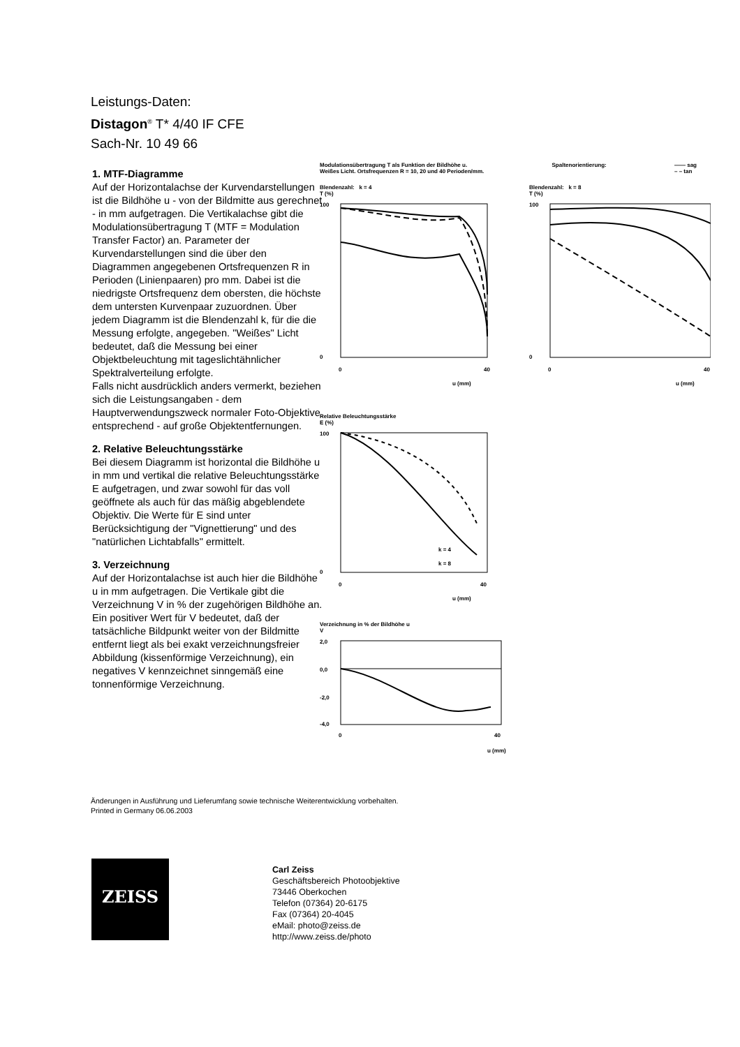Leistungs-Daten:
Distagon<sup>®</sup> T* 4/40 IF CFE
Sach-Nr. 10 49 66
1. MTF-Diagramme
Auf der Horizontalachse der Kurvendarstellungen ist die Bildhöhe u - von der Bildmitte aus gerechnet - in mm aufgetragen. Die Vertikalachse gibt die Modulationsübertragung T (MTF = Modulation Transfer Factor) an. Parameter der Kurvendarstellungen sind die über den Diagrammen angegebenen Ortsfrequenzen R in Perioden (Linienpaaren) pro mm. Dabei ist die niedrigste Ortsfrequenz dem obersten, die höchste dem untersten Kurvenpaar zuzuordnen. Über jedem Diagramm ist die Blendenzahl k, für die die Messung erfolgte, angegeben. "Weißes" Licht bedeutet, daß die Messung bei einer Objektbeleuchtung mit tageslichtähnlicher Spektralverteilung erfolgte.
Falls nicht ausdrücklich anders vermerkt, beziehen sich die Leistungsangaben - dem Hauptverwendungszweck normaler Foto-Objektive entsprechend - auf große Objektentfernungen.
2. Relative Beleuchtungsstärke
Bei diesem Diagramm ist horizontal die Bildhöhe u in mm und vertikal die relative Beleuchtungsstärke E aufgetragen, und zwar sowohl für das voll geöffnete als auch für das mäßig abgeblendete Objektiv. Die Werte für E sind unter Berücksichtigung der "Vignettierung" und des "natürlichen Lichtabfalls" ermittelt.
3. Verzeichnung
Auf der Horizontalachse ist auch hier die Bildhöhe u in mm aufgetragen. Die Vertikale gibt die Verzeichnung V in % der zugehörigen Bildhöhe an. Ein positiver Wert für V bedeutet, daß der tatsächliche Bildpunkt weiter von der Bildmitte entfernt liegt als bei exakt verzeichnungsfreier Abbildung (kissenförmige Verzeichnung), ein negatives V kennzeichnet sinngemäß eine tonnenförmige Verzeichnung.
Modulationsübertragung T als Funktion der Bildhöhe u.
Weißes Licht. Ortsfrequenzen R = 10, 20 und 40 Perioden/mm.
Spaltenorientierung: —— sag
– – tan
Blendenzahl: k = 4
T (%)
100
0
0
40
u (mm)
Blendenzahl: k = 8
T (%)
100
0
0
40
u (mm)
Relative Beleuchtungsstärke
E (%)
100
0
k = 4
k = 8
0
40
u (mm)
Verzeichnung in % der Bildhöhe u
V
2,0
0,0
-2,0
-4,0
0
40
u (mm)
Änderungen in Ausführung und Lieferumfang sowie technische Weiterentwicklung vorbehalten.
Printed in Germany 06.06.2003
ZEISS
Carl Zeiss
Geschäftsbereich Photoobjektive
73446 Oberkochen
Telefon (07364) 20-6175
Fax (07364) 20-4045
eMail: photo@zeiss.de
http://www.zeiss.de/photo